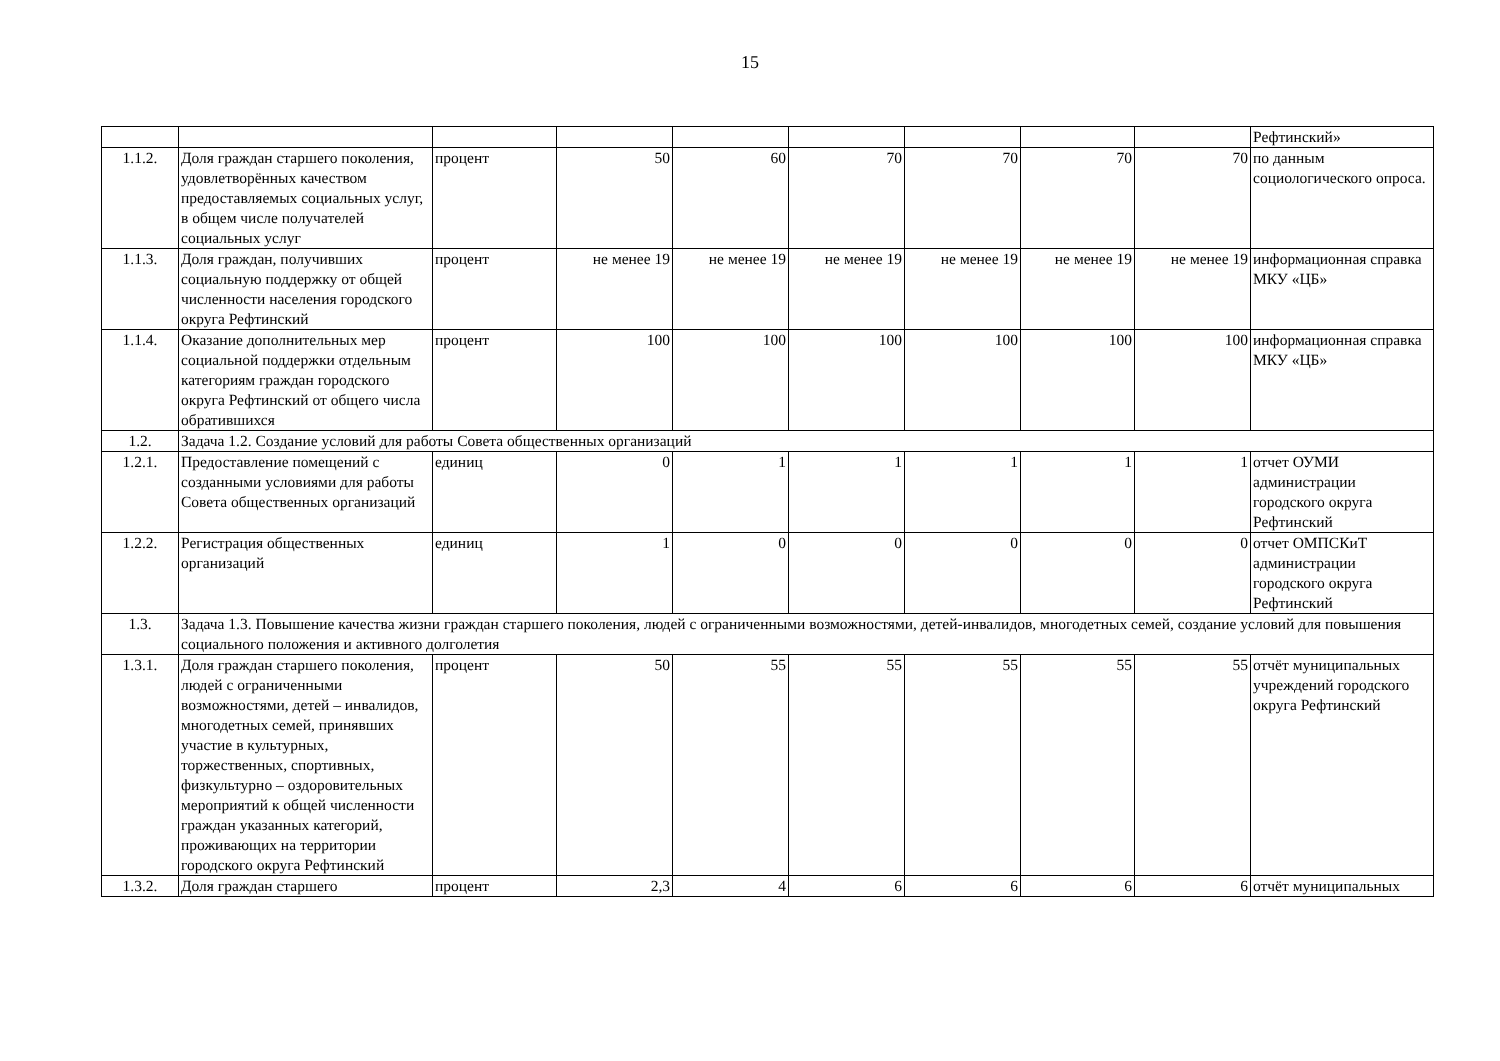15
| | | | | | | | | | Рефтинский» |
| 1.1.2. | Доля граждан старшего поколения, удовлетворённых качеством предоставляемых социальных услуг, в общем числе получателей социальных услуг | процент | 50 | 60 | 70 | 70 | 70 | 70 | по данным социологического опроса. |
| 1.1.3. | Доля граждан, получивших социальную поддержку от общей численности населения городского округа Рефтинский | процент | не менее 19 | не менее 19 | не менее 19 | не менее 19 | не менее 19 | не менее 19 | информационная справка МКУ «ЦБ» |
| 1.1.4. | Оказание дополнительных мер социальной поддержки отдельным категориям граждан городского округа Рефтинский от общего числа обратившихся | процент | 100 | 100 | 100 | 100 | 100 | 100 | информационная справка МКУ «ЦБ» |
| 1.2. | Задача 1.2. Создание условий для работы Совета общественных организаций | | | | | | | | |
| 1.2.1. | Предоставление помещений с созданными условиями для работы Совета общественных организаций | единиц | 0 | 1 | 1 | 1 | 1 | 1 | отчет ОУМИ администрации городского округа Рефтинский |
| 1.2.2. | Регистрация общественных организаций | единиц | 1 | 0 | 0 | 0 | 0 | 0 | отчет ОМПСКиТ администрации городского округа Рефтинский |
| 1.3. | Задача 1.3. Повышение качества жизни граждан старшего поколения, людей с ограниченными возможностями, детей-инвалидов, многодетных семей, создание условий для повышения социального положения и активного долголетия | | | | | | | | |
| 1.3.1. | Доля граждан старшего поколения, людей с ограниченными возможностями, детей – инвалидов, многодетных семей, принявших участие в культурных, торжественных, спортивных, физкультурно – оздоровительных мероприятий к общей численности граждан указанных категорий, проживающих на территории городского округа Рефтинский | процент | 50 | 55 | 55 | 55 | 55 | 55 | отчёт муниципальных учреждений городского округа Рефтинский |
| 1.3.2. | Доля граждан старшего | процент | 2,3 | 4 | 6 | 6 | 6 | 6 | отчёт муниципальных |